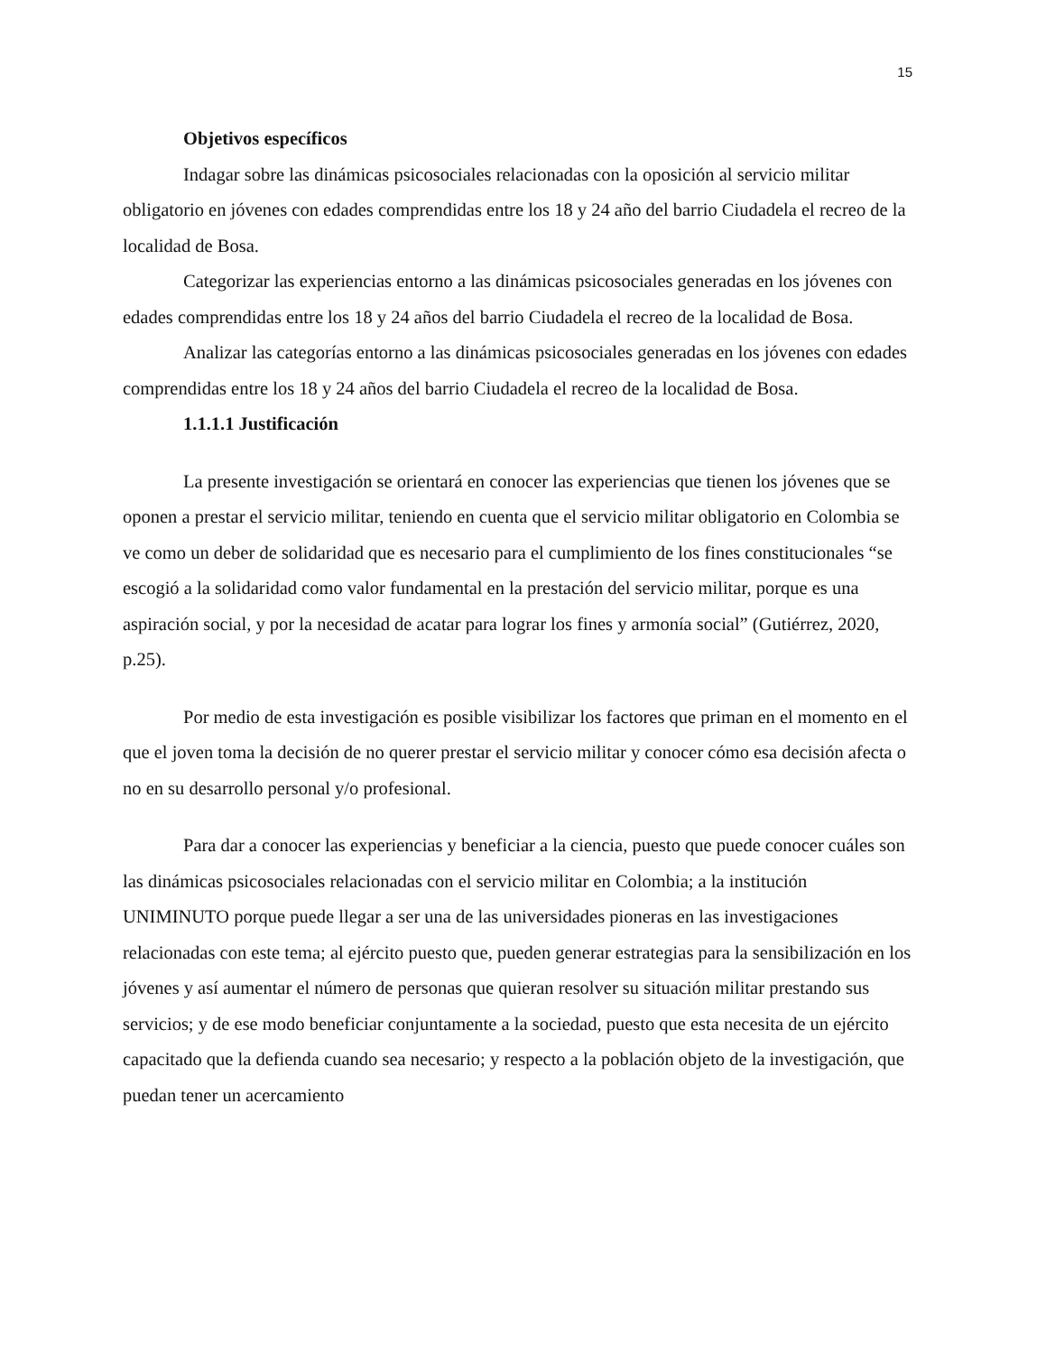15
Objetivos específicos
Indagar sobre las dinámicas psicosociales relacionadas con la oposición al servicio militar obligatorio en jóvenes con edades comprendidas entre los 18 y 24 año del barrio Ciudadela el recreo de la localidad de Bosa.
Categorizar las experiencias entorno a las dinámicas psicosociales generadas en los jóvenes con edades comprendidas entre los 18 y 24 años del barrio Ciudadela el recreo de la localidad de Bosa.
Analizar las categorías entorno a las dinámicas psicosociales generadas en los jóvenes con edades comprendidas entre los 18 y 24 años del barrio Ciudadela el recreo de la localidad de Bosa.
1.1.1.1 Justificación
La presente investigación se orientará en conocer las experiencias que tienen los jóvenes que se oponen a prestar el servicio militar, teniendo en cuenta que el servicio militar obligatorio en Colombia se ve como un deber de solidaridad que es necesario para el cumplimiento de los fines constitucionales “se escogió a la solidaridad como valor fundamental en la prestación del servicio militar, porque es una aspiración social, y por la necesidad de acatar para lograr los fines y armonía social” (Gutiérrez, 2020, p.25).
Por medio de esta investigación es posible visibilizar los factores que priman en el momento en el que el joven toma la decisión de no querer prestar el servicio militar y conocer cómo esa decisión afecta o no en su desarrollo personal y/o profesional.
Para dar a conocer las experiencias y beneficiar a la ciencia, puesto que puede conocer cuáles son las dinámicas psicosociales relacionadas con el servicio militar en Colombia; a la institución UNIMINUTO porque puede llegar a ser una de las universidades pioneras en las investigaciones relacionadas con este tema; al ejército puesto que, pueden generar estrategias para la sensibilización en los jóvenes y así aumentar el número de personas que quieran resolver su situación militar prestando sus servicios; y de ese modo beneficiar conjuntamente a la sociedad, puesto que esta necesita de un ejército capacitado que la defienda cuando sea necesario; y respecto a la población objeto de la investigación, que puedan tener un acercamiento